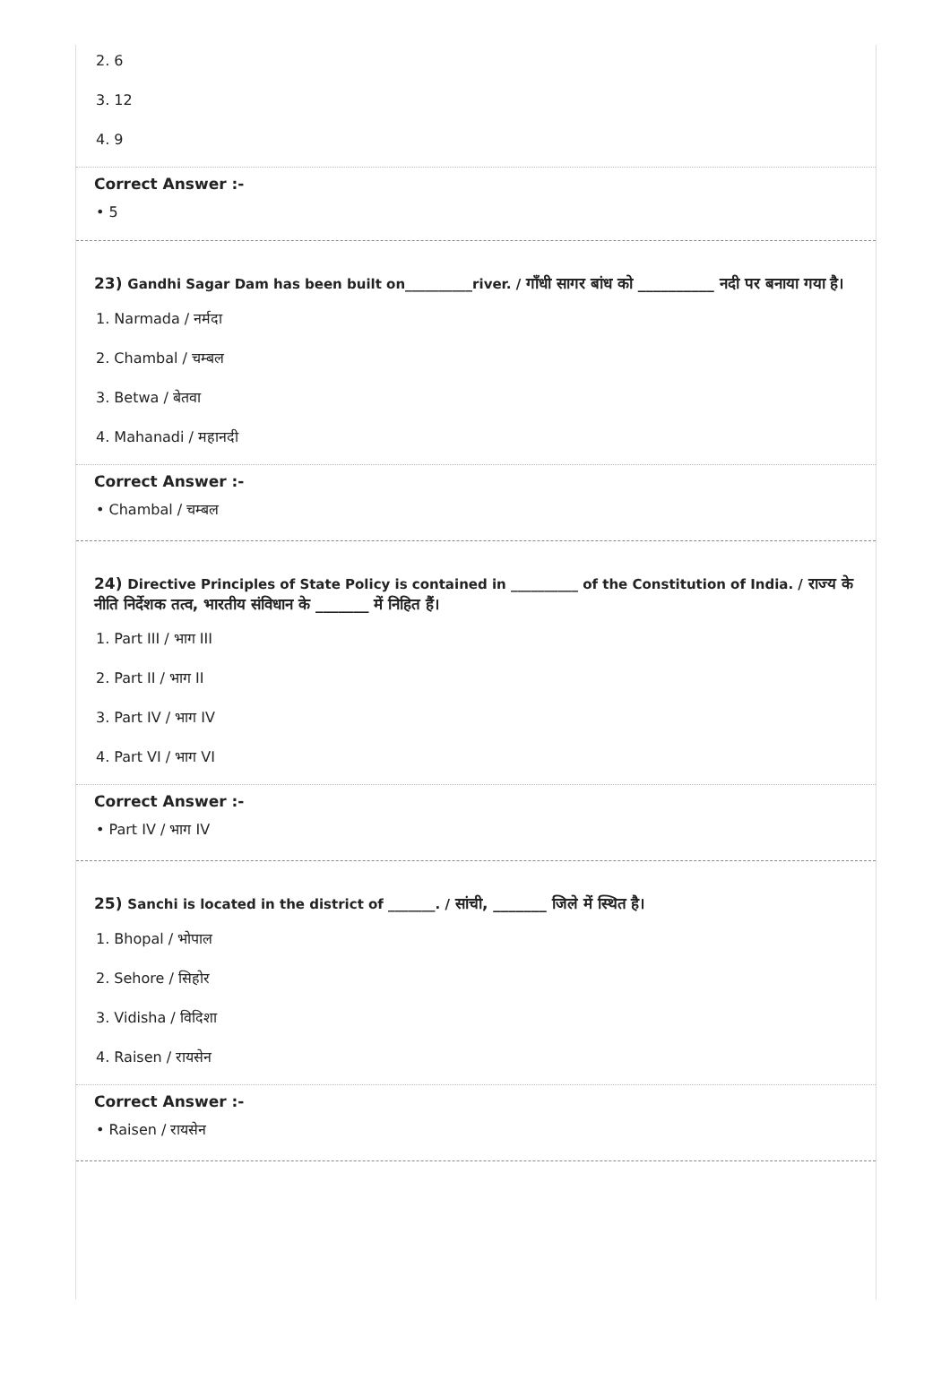2. 6
3. 12
4. 9
Correct Answer :-
• 5
23) Gandhi Sagar Dam has been built on__________river. / गाँधी सागर बांध को __________ नदी पर बनाया गया है।
1. Narmada / नर्मदा
2. Chambal / चम्बल
3. Betwa / बेतवा
4. Mahanadi / महानदी
Correct Answer :-
• Chambal / चम्बल
24) Directive Principles of State Policy is contained in __________ of the Constitution of India. / राज्य के नीति निर्देशक तत्व, भारतीय संविधान के _______ में निहित हैं।
1. Part III / भाग III
2. Part II / भाग II
3. Part IV / भाग IV
4. Part VI / भाग VI
Correct Answer :-
• Part IV / भाग IV
25) Sanchi is located in the district of _______. / सांची, _______ जिले में स्थित है।
1. Bhopal / भोपाल
2. Sehore / सिहोर
3. Vidisha / विदिशा
4. Raisen / रायसेन
Correct Answer :-
• Raisen / रायसेन